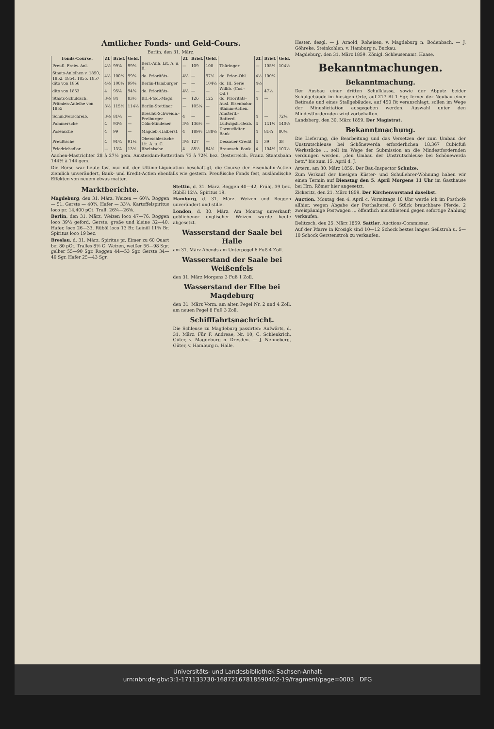Amtlicher Fonds- und Geld-Cours.
Berlin, den 31. März.
| Fonds-Course. | Zf. | Brief. | Geld. | | Zf. | Brief. | Geld. | | Zf. | Brief. | Geld. |
| --- | --- | --- | --- | --- | --- | --- | --- | --- | --- | --- | --- |
| Preuß. Freiw. Anl. | 4½ | 99⅝ | 99⅜ | Berl.-Anh. Lit. A. u. B. | — | 109 | 108 | Thüringer | — | 105½ | 104½ |
| Staats-Anleihen v. 1850, 1852, 1854, 1855, 1857 | 4½ | 100¼ | 99¾ | do. Prioritäts- | 4½ | — | 97½ | do. Prior.-Obl. | 4½ | 100¼ | |
| dito von 1856 | 4½ | 100¼ | 99¾ | Berlin-Hamburger | — | — | 104½ | do. III. Serie | 4½ | | |
| dito von 1853 | 4 | 95¼ | 94¾ | do. Prioritäts- | 4½ | — | — | Wilhb. (Cos.-Od.) | — | 47½ | |
| Staats-Schuldsch. | 3½ | 84 | 83½ | Brl.-Ptsd.-Magd. | — | 126 | 125 | do. Prioritäts- | 4 | — | |
| Prämien-Anleihe von 1855 | 3½ | 115½ | 114½ | Berlin-Stettiner | — | 105¼ | — | Ausl. Eisenbahn-Stamm-Actien. | | | |
| Schuldverschreib. | 3½ | 81¼ | — | Breslau-Schweidn.-Freiburger | 4 | — | — | Amsterd.-Rotterd. | 4 | — | 72¼ |
| Pommersche | 4 | 93½ | — | Cöln-Mindener | 3½ | 136½ | — | Ludwigsh.-Bexb. | 4 | 141½ | 140½ |
| Posensche | 4 | 99 | — | Magdeb.-Halberst. | 4 | 189½ | 188½ | Darmstädter Bank | 4 | 81¾ | 80¾ |
| Preußische | 4 | 91¾ | 91¼ | Oberschlesische Lit. A. u. C. | 3½ | 127 | — | Dessauer Credit | 4 | 39 | 38 |
| Friedrichsd'or | — | 13⅞ | 13½ | Rheinische | 4 | 85½ | 84½ | Braunsch. Bank | 4 | 104½ | 103½ |
Aachen-Mastrichter 28 à 27½ gem. Amsterdam-Rotterdam 73 à 72¾ bez. Oesterreich. Franz. Staatsbahn 144½ à 144 gem.
Die Börse war heute fast nur mit der Ultimo-Liquidation beschäftigt, die Course der Eisenbahn-Actien ziemlich unverändert, Bank- und Kredit-Actien ebenfalls wie gestern. Preußische Fonds fest, ausländische Effekten von neuem etwas matter.
Marktberichte.
Magdeburg, den 31. März. Weizen — 60¾, Roggen — 51, Gerste — 40¾, Hafer — 33¼. Kartoffelspiritus loco pr. 14,400 pCt. Trall. 26¾—26⅝.
Berlin, den 31. März. Weizen loco 47—76. Roggen loco 39½ geford. Gerste, große und kleine 32—40. Hafer, loco 26—33. Rüböl loco 13 Br. Leinöl 11¾ Br. Spiritus loco 19 bez.
Breslau, d. 31. März. Spiritus pr. Eimer zu 60 Quart bei 80 pCt. Tralles 8⅙ G. Weizen, weißer 56—98 Sgr, gelber 55—90 Sgr. Roggen 44—53 Sgr. Gerste 34—49 Sgr. Hafer 25—43 Sgr.
Stettin, d. 31. März. Roggen 40—42, Frühj. 39 bez. Rüböl 12¼. Spiritus 19.
Hamburg, d. 31. März. Weizen und Roggen unverändert und stille.
London, d. 30. März. Am Montag unverkauft gebliebener englischer Weizen wurde heute abgesetzt.
Wasserstand der Saale bei Halle
am 31. März Abends am Unterpegel 6 Fuß 4 Zoll.
Wasserstand der Saale bei Weißenfels
den 31. März Morgens 3 Fuß 1 Zoll.
Wasserstand der Elbe bei Magdeburg
den 31. März Vorm. am alten Pegel Nr. 2 und 4 Zoll, am neuen Pegel 8 Fuß 3 Zoll.
Schifffahrtsnachricht.
Die Schleuse zu Magdeburg passirten: Aufwärts, d. 31. März. Für F. Andreae, Nr. 10, C. Schlenkrich, Güter, v. Magdeburg n. Dresden. — J. Nenneberg, Güter, v. Hamburg n. Halle.
Hester, desgl. — J. Arnold, Roheisen, v. Magdeburg n. Bodenbach. — J. Göhreke, Steinkohlen, v. Hamburg n. Buckau.
Magdeburg, den 31. März 1859. Königl. Schleusenamt. Haase.
Bekanntmachungen.
Bekanntmachung.
Der Ausbau einer dritten Schulklasse, sowie der Abputz beider Schulgebäude im hiesigen Orte, auf 217 Rt 1 Sgr, ferner der Neubau einer Retirade und eines Stallgebäudes, auf 450 Rt veranschlagt, sollen im Wege der Minuslicitation ausgegeben werden. Auswahl unter den Mindestfordernden wird vorbehalten.
Landsberg, den 30. März 1859. Der Magistrat.
Bekanntmachung.
Die Lieferung, die Bearbeitung und das Versetzen der zum Umbau der Unstrutschleuse bei Schönewerda erforderlichen 18,367 Cubicfuß Werkstücke ... soll im Wege der Submission an die Mindestfordernden verdungen werden. „den Umbau der Unstrutschleuse bei Schönewerda betr." bis zum 15. April d. J.
Artern, am 30. März 1859. Der Bau-Inspector Schulze.
Zum Verkauf der hiesigen Küster- und Schullehrer-Wohnung haben wir einen Termin auf Dienstag den 5. April Morgens 11 Uhr im Gasthause bei Hrn. Römer hier angesetzt.
Zickeritz, den 21. März 1859. Der Kirchenvorstand daselbst.
Auction. Montag den 4. April c. Vormittags 10 Uhr werde ich im Posthofe allhier, wegen Abgabe der Posthalterei, 6 Stück brauchbare Pferde, 2 zweispännige Postwagen ... öffentlich meistbietend gegen sofortige Zahlung verkaufen.
Delitzsch, den 25. März 1859. Sattler, Auctions-Commissar.
Auf der Pfarre in Krosigk sind 10—12 Schock bestes langes Seilstroh u. 5—10 Schock Gerstenstroh zu verkaufen.
Universitäts- und Landesbibliothek Sachsen-Anhalt
urn:nbn:de:gbv:3:1-171133730-16872167818590402-19/fragment/page=0003 DFG